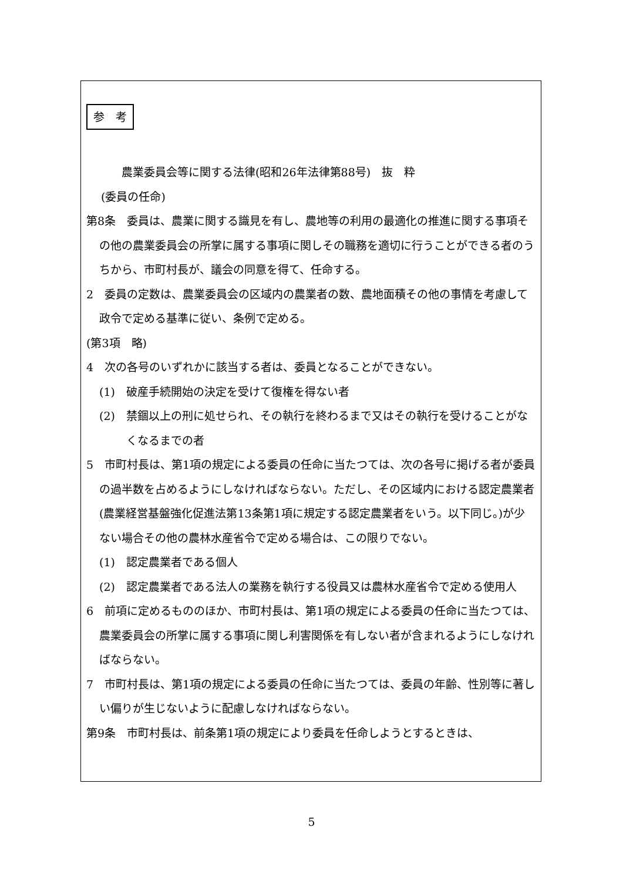参　考
農業委員会等に関する法律(昭和26年法律第88号)　抜　粋
(委員の任命)
第8条　委員は、農業に関する識見を有し、農地等の利用の最適化の推進に関する事項その他の農業委員会の所掌に属する事項に関しその職務を適切に行うことができる者のうちから、市町村長が、議会の同意を得て、任命する。
2　委員の定数は、農業委員会の区域内の農業者の数、農地面積その他の事情を考慮して政令で定める基準に従い、条例で定める。
(第3項　略)
4　次の各号のいずれかに該当する者は、委員となることができない。
(1)　破産手続開始の決定を受けて復権を得ない者
(2)　禁錮以上の刑に処せられ、その執行を終わるまで又はその執行を受けることがなくなるまでの者
5　市町村長は、第1項の規定による委員の任命に当たつては、次の各号に掲げる者が委員の過半数を占めるようにしなければならない。ただし、その区域内における認定農業者(農業経営基盤強化促進法第13条第1項に規定する認定農業者をいう。以下同じ。)が少ない場合その他の農林水産省令で定める場合は、この限りでない。
(1)　認定農業者である個人
(2)　認定農業者である法人の業務を執行する役員又は農林水産省令で定める使用人
6　前項に定めるもののほか、市町村長は、第1項の規定による委員の任命に当たつては、農業委員会の所掌に属する事項に関し利害関係を有しない者が含まれるようにしなければならない。
7　市町村長は、第1項の規定による委員の任命に当たつては、委員の年齢、性別等に著しい偏りが生じないように配慮しなければならない。
第9条　市町村長は、前条第1項の規定により委員を任命しようとするときは、
5